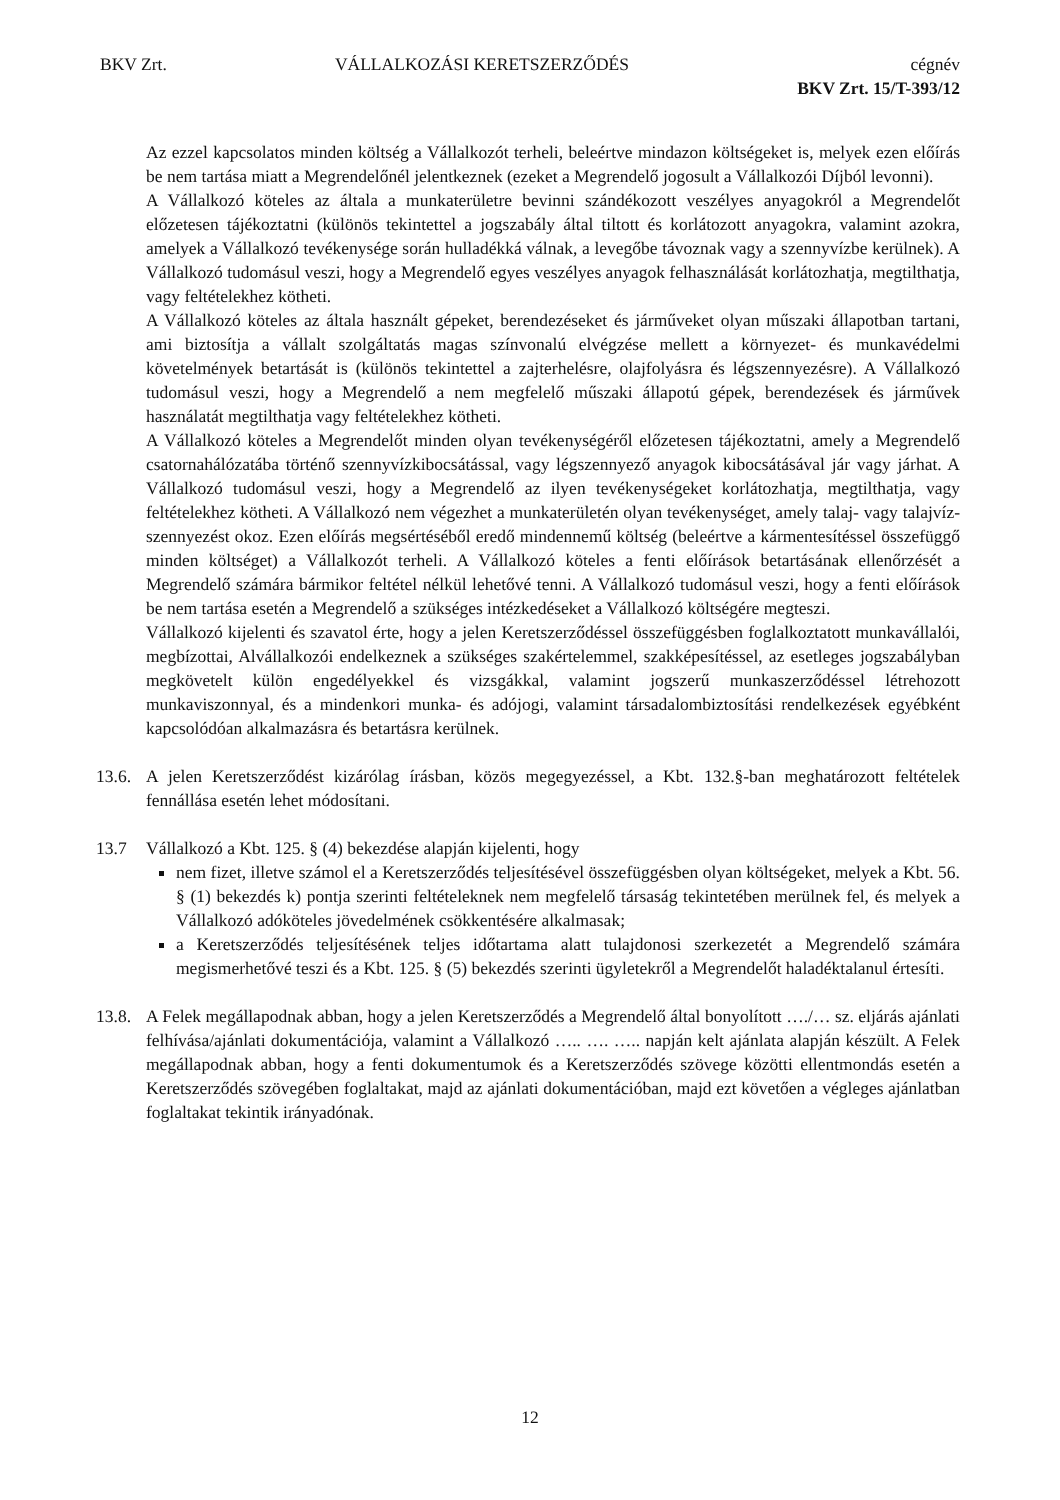BKV Zrt. VÁLLALKOZÁSI KERETSZERZŐDÉS cégnév
BKV Zrt. 15/T-393/12
Az ezzel kapcsolatos minden költség a Vállalkozót terheli, beleértve mindazon költségeket is, melyek ezen előírás be nem tartása miatt a Megrendelőnél jelentkeznek (ezeket a Megrendelő jogosult a Vállalkozói Díjból levonni).
A Vállalkozó köteles az általa a munkaterületre bevinni szándékozott veszélyes anyagokról a Megrendelőt előzetesen tájékoztatni (különös tekintettel a jogszabály által tiltott és korlátozott anyagokra, valamint azokra, amelyek a Vállalkozó tevékenysége során hulladékká válnak, a levegőbe távoznak vagy a szennyvízbe kerülnek). A Vállalkozó tudomásul veszi, hogy a Megrendelő egyes veszélyes anyagok felhasználását korlátozhatja, megtilthatja, vagy feltételekhez kötheti.
A Vállalkozó köteles az általa használt gépeket, berendezéseket és járműveket olyan műszaki állapotban tartani, ami biztosítja a vállalt szolgáltatás magas színvonalú elvégzése mellett a környezet- és munkavédelmi követelmények betartását is (különös tekintettel a zajterhelésre, olajfolyásra és légszennyezésre). A Vállalkozó tudomásul veszi, hogy a Megrendelő a nem megfelelő műszaki állapotú gépek, berendezések és járművek használatát megtilthatja vagy feltételekhez kötheti.
A Vállalkozó köteles a Megrendelőt minden olyan tevékenységéről előzetesen tájékoztatni, amely a Megrendelő csatornahálózatába történő szennyvízkibocsátással, vagy légszennyező anyagok kibocsátásával jár vagy járhat. A Vállalkozó tudomásul veszi, hogy a Megrendelő az ilyen tevékenységeket korlátozhatja, megtilthatja, vagy feltételekhez kötheti. A Vállalkozó nem végezhet a munkaterületén olyan tevékenységet, amely talaj- vagy talajvíz-szennyezést okoz. Ezen előírás megsértéséből eredő mindennemű költség (beleértve a kármentesítéssel összefüggő minden költséget) a Vállalkozót terheli. A Vállalkozó köteles a fenti előírások betartásának ellenőrzését a Megrendelő számára bármikor feltétel nélkül lehetővé tenni. A Vállalkozó tudomásul veszi, hogy a fenti előírások be nem tartása esetén a Megrendelő a szükséges intézkedéseket a Vállalkozó költségére megteszi.
Vállalkozó kijelenti és szavatol érte, hogy a jelen Keretszerződéssel összefüggésben foglalkoztatott munkavállalói, megbízottai, Alvállalkozói endelkeznek a szükséges szakértelemmel, szakképesítéssel, az esetleges jogszabályban megkövetelt külön engedélyekkel és vizsgákkal, valamint jogszerű munkaszerződéssel létrehozott munkaviszonnyal, és a mindenkori munka- és adójogi, valamint társadalombiztosítási rendelkezések egyébként kapcsolódóan alkalmazásra és betartásra kerülnek.
13.6.
A jelen Keretszerződést kizárólag írásban, közös megegyezéssel, a Kbt. 132.§-ban meghatározott feltételek fennállása esetén lehet módosítani.
13.7 Vállalkozó a Kbt. 125. § (4) bekezdése alapján kijelenti, hogy
nem fizet, illetve számol el a Keretszerződés teljesítésével összefüggésben olyan költségeket, melyek a Kbt. 56. § (1) bekezdés k) pontja szerinti feltételeknek nem megfelelő társaság tekintetében merülnek fel, és melyek a Vállalkozó adóköteles jövedelmének csökkentésére alkalmasak;
a Keretszerződés teljesítésének teljes időtartama alatt tulajdonosi szerkezetét a Megrendelő számára megismerhetővé teszi és a Kbt. 125. § (5) bekezdés szerinti ügyletekről a Megrendelőt haladéktalanul értesíti.
13.8.
A Felek megállapodnak abban, hogy a jelen Keretszerződés a Megrendelő által bonyolított …./… sz. eljárás ajánlati felhívása/ajánlati dokumentációja, valamint a Vállalkozó ….. …. ….. napján kelt ajánlata alapján készült. A Felek megállapodnak abban, hogy a fenti dokumentumok és a Keretszerződés szövege közötti ellentmondás esetén a Keretszerződés szövegében foglaltakat, majd az ajánlati dokumentációban, majd ezt követően a végleges ajánlatban foglaltakat tekintik irányadónak.
12